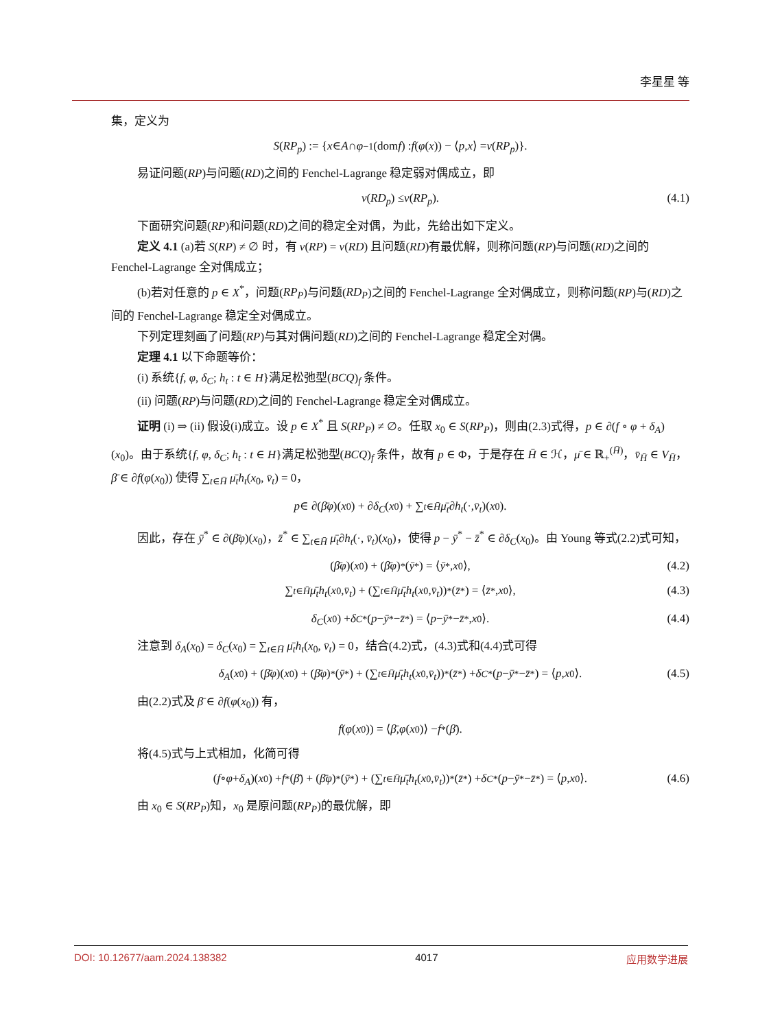李星星 等
集，定义为
S (RP<sub>p</sub>) := { x ∈ A ∩ φ<sup>−1</sup>(dom f) : f (φ (x)) − ⟨ p, x ⟩ = v (RP<sub>p</sub>)}.
易证问题(RP)与问题(RD)之间的 Fenchel-Lagrange 稳定弱对偶成立，即
v (RD<sub>p</sub>) ≤ v (RP<sub>p</sub>). (4.1)
下面研究问题(RP)和问题(RD)之间的稳定全对偶，为此，先给出如下定义。
定义 4.1 (a)若 S(RP) ≠ ∅ 时，有 v(RP) = v(RD) 且问题(RD)有最优解，则称问题(RP)与问题(RD)之间的 Fenchel-Lagrange 全对偶成立；
(b)若对任意的 p ∈ X<sup>*</sup>，问题(RP<sub>P</sub>)与问题(RD<sub>P</sub>)之间的 Fenchel-Lagrange 全对偶成立，则称问题(RP)与(RD)之间的 Fenchel-Lagrange 稳定全对偶成立。
下列定理刻画了问题(RP)与其对偶问题(RD)之间的 Fenchel-Lagrange 稳定全对偶。
定理 4.1 以下命题等价：
(i) 系统{f, φ, δ<sub>C</sub>; h<sub>t</sub> : t ∈ H}满足松弛型(BCQ)<sub>f</sub> 条件。
(ii) 问题(RP)与问题(RD)之间的 Fenchel-Lagrange 稳定全对偶成立。
证明 (i) ⇒ (ii) 假设(i)成立。设 p ∈ X<sup>*</sup> 且 S(RP<sub>P</sub>) ≠ ∅。任取 x<sub>0</sub> ∈ S(RP<sub>P</sub>)，则由(2.3)式得，p ∈ ∂(f ∘ φ + δ<sub>A</sub>)(x<sub>0</sub>)。由于系统{f, φ, δ<sub>C</sub>; h<sub>t</sub> : t ∈ H}满足松弛型(BCQ)<sub>f</sub> 条件，故有 p ∈ Φ，于是存在 H̄ ∈ ℋ，μ̄ ∈ ℝ<sub>+</sub><sup>(H̄)</sup>，v̄<sub>H̄</sub> ∈ V<sub>H̄</sub>，β̄ ∈ ∂f(φ(x<sub>0</sub>)) 使得 ∑<sub>t∈H̄</sub> μ̄<sub>t</sub>h<sub>t</sub>(x<sub>0</sub>, v̄<sub>t</sub>) = 0，
p ∈ ∂(β̄φ)(x<sub>0</sub>) + ∂ δ<sub>C</sub> (x<sub>0</sub>) + ∑<sub>t∈H̄</sub> μ̄<sub>t</sub> ∂ h<sub>t</sub> (·, v̄<sub>t</sub>)(x<sub>0</sub>).
因此，存在 ȳ<sup>*</sup> ∈ ∂(β̄φ)(x<sub>0</sub>)，z̄<sup>*</sup> ∈ ∑<sub>t∈H̄</sub> μ̄<sub>t</sub>∂h<sub>t</sub>(·, v̄<sub>t</sub>)(x<sub>0</sub>)，使得 p − ȳ<sup>*</sup> − z̄<sup>*</sup> ∈ ∂δ<sub>C</sub>(x<sub>0</sub>)。由 Young 等式(2.2)式可知，
(β̄φ)(x<sub>0</sub>) + (β̄φ)<sup>*</sup>(ȳ<sup>*</sup>) = ⟨ ȳ<sup>*</sup>, x<sub>0</sub>⟩, (4.2)
∑<sub>t∈H̄</sub> μ̄<sub>t</sub>h<sub>t</sub> (x<sub>0</sub>, v̄<sub>t</sub>) + (∑<sub>t∈H̄</sub> μ̄<sub>t</sub>h<sub>t</sub> (x<sub>0</sub>, v̄<sub>t</sub>))<sup>*</sup>(z̄<sup>*</sup>) = ⟨ z̄<sup>*</sup>, x<sub>0</sub>⟩, (4.3)
δ<sub>C</sub> (x<sub>0</sub>) + δ<sub>C</sub><sup>*</sup>(p − ȳ<sup>*</sup> − z̄<sup>*</sup>) = ⟨ p − ȳ<sup>*</sup> − z̄<sup>*</sup>, x<sub>0</sub>⟩. (4.4)
注意到 δ<sub>A</sub>(x<sub>0</sub>) = δ<sub>C</sub>(x<sub>0</sub>) = ∑<sub>t∈H̄</sub> μ̄<sub>t</sub>h<sub>t</sub>(x<sub>0</sub>, v̄<sub>t</sub>) = 0，结合(4.2)式，(4.3)式和(4.4)式可得
δ<sub>A</sub> (x<sub>0</sub>) + (β̄φ)(x<sub>0</sub>) + (β̄φ)<sup>*</sup>(ȳ<sup>*</sup>) + (∑<sub>t∈H̄</sub> μ̄<sub>t</sub>h<sub>t</sub> (x<sub>0</sub>, v̄<sub>t</sub>))<sup>*</sup>(z̄<sup>*</sup>) + δ<sub>C</sub><sup>*</sup>(p − ȳ<sup>*</sup> − z̄<sup>*</sup>) = ⟨ p, x<sub>0</sub>⟩. (4.5)
由(2.2)式及 β̄ ∈ ∂f(φ(x<sub>0</sub>)) 有，
f (φ (x<sub>0</sub>)) = ⟨ β̄, φ (x<sub>0</sub>)⟩ − f<sup>*</sup>(β̄).
将(4.5)式与上式相加，化简可得
(f ∘ φ + δ<sub>A</sub>)(x<sub>0</sub>) + f<sup>*</sup>(β̄) + (β̄φ)<sup>*</sup>(ȳ<sup>*</sup>) + (∑<sub>t∈H̄</sub> μ̄<sub>t</sub>h<sub>t</sub> (x<sub>0</sub>, v̄<sub>t</sub>))<sup>*</sup>(z̄<sup>*</sup>) + δ<sub>C</sub><sup>*</sup>(p − ȳ<sup>*</sup> − z̄<sup>*</sup>) = ⟨ p, x<sub>0</sub>⟩. (4.6)
由 x<sub>0</sub> ∈ S(RP<sub>P</sub>)知，x<sub>0</sub> 是原问题(RP<sub>P</sub>)的最优解，即
DOI: 10.12677/aam.2024.138382 4017 应用数学进展